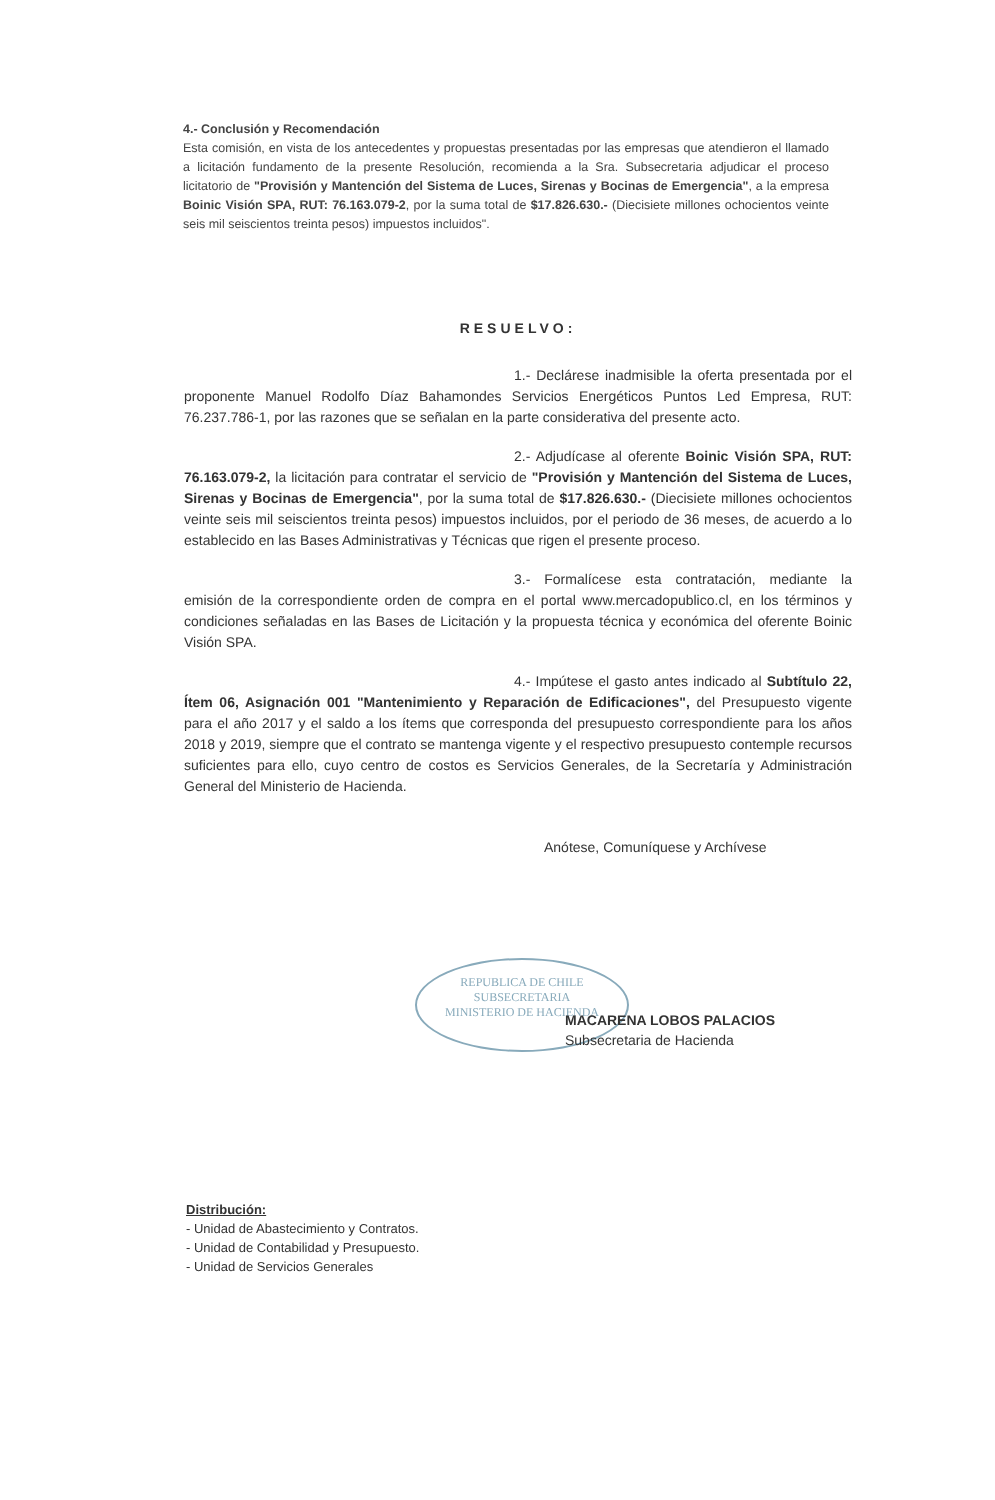4.- Conclusión y Recomendación
Esta comisión, en vista de los antecedentes y propuestas presentadas por las empresas que atendieron el llamado a licitación fundamento de la presente Resolución, recomienda a la Sra. Subsecretaria adjudicar el proceso licitatorio de "Provisión y Mantención del Sistema de Luces, Sirenas y Bocinas de Emergencia", a la empresa Boinic Visión SPA, RUT: 76.163.079-2, por la suma total de $17.826.630.- (Diecisiete millones ochocientos veinte seis mil seiscientos treinta pesos) impuestos incluidos".
RESUELVO:
1.- Declárese inadmisible la oferta presentada por el proponente Manuel Rodolfo Díaz Bahamondes Servicios Energéticos Puntos Led Empresa, RUT: 76.237.786-1, por las razones que se señalan en la parte considerativa del presente acto.
2.- Adjudícase al oferente Boinic Visión SPA, RUT: 76.163.079-2, la licitación para contratar el servicio de "Provisión y Mantención del Sistema de Luces, Sirenas y Bocinas de Emergencia", por la suma total de $17.826.630.- (Diecisiete millones ochocientos veinte seis mil seiscientos treinta pesos) impuestos incluidos, por el periodo de 36 meses, de acuerdo a lo establecido en las Bases Administrativas y Técnicas que rigen el presente proceso.
3.- Formalícese esta contratación, mediante la emisión de la correspondiente orden de compra en el portal www.mercadopublico.cl, en los términos y condiciones señaladas en las Bases de Licitación y la propuesta técnica y económica del oferente Boinic Visión SPA.
4.- Impútese el gasto antes indicado al Subtítulo 22, Ítem 06, Asignación 001 "Mantenimiento y Reparación de Edificaciones", del Presupuesto vigente para el año 2017 y el saldo a los ítems que corresponda del presupuesto correspondiente para los años 2018 y 2019, siempre que el contrato se mantenga vigente y el respectivo presupuesto contemple recursos suficientes para ello, cuyo centro de costos es Servicios Generales, de la Secretaría y Administración General del Ministerio de Hacienda.
Anótese, Comuníquese y Archívese
REPUBLICA DE CHILE
SUBSECRETARIA
MINISTERIO DE HACIENDA
MACARENA LOBOS PALACIOS
Subsecretaria de Hacienda
Distribución:
- Unidad de Abastecimiento y Contratos.
- Unidad de Contabilidad y Presupuesto.
- Unidad de Servicios Generales